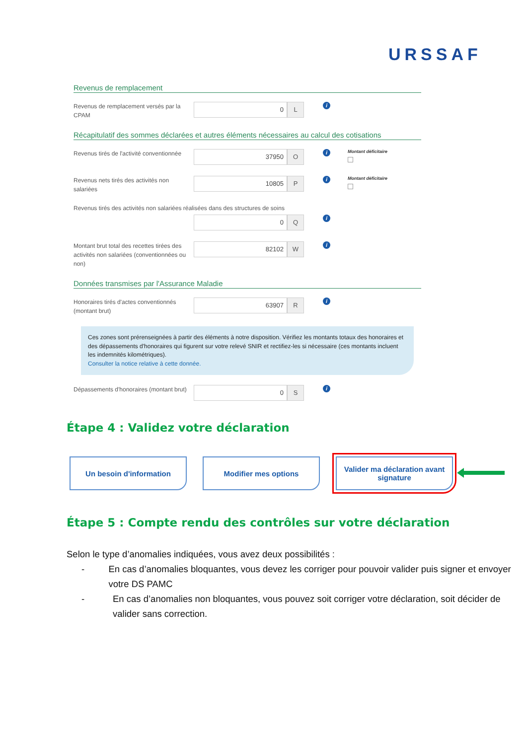URSSAF
Revenus de remplacement
Revenus de remplacement versés par la CPAM
0 L
i
Récapitulatif des sommes déclarées et autres éléments nécessaires au calcul des cotisations
Revenus tirés de l'activité conventionnée
37950 O
i
Montant déficitaire
Revenus nets tirés des activités non salariées
10805 P
i
Montant déficitaire
Revenus tirés des activités non salariées réalisées dans des structures de soins
0 Q
i
Montant brut total des recettes tirées des activités non salariées (conventionnées ou non)
82102 W
i
Données transmises par l'Assurance Maladie
Honoraires tirés d'actes conventionnés (montant brut)
63907 R
i
Ces zones sont prérenseignées à partir des éléments à notre disposition. Vérifiez les montants totaux des honoraires et des dépassements d'honoraires qui figurent sur votre relevé SNIR et rectifiez-les si nécessaire (ces montants incluent les indemnités kilométriques).
Consulter la notice relative à cette donnée.
Dépassements d'honoraires (montant brut)
0 S
i
Étape 4 : Validez votre déclaration
Un besoin d'information Modifier mes options Valider ma déclaration avant signature
Étape 5 : Compte rendu des contrôles sur votre déclaration
Selon le type d’anomalies indiquées, vous avez deux possibilités :
- En cas d’anomalies bloquantes, vous devez les corriger pour pouvoir valider puis signer et envoyer votre DS PAMC
- En cas d’anomalies non bloquantes, vous pouvez soit corriger votre déclaration, soit décider de valider sans correction.